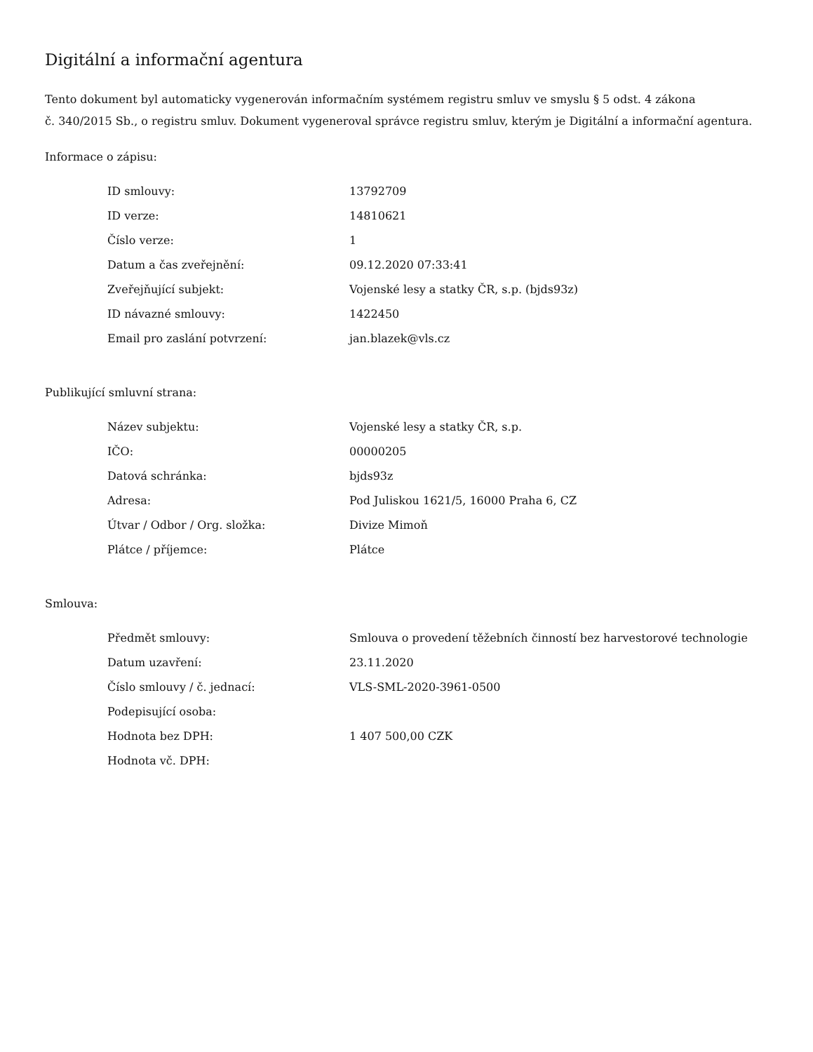Digitální a informační agentura
Tento dokument byl automaticky vygenerován informačním systémem registru smluv ve smyslu § 5 odst. 4 zákona
č. 340/2015 Sb., o registru smluv. Dokument vygeneroval správce registru smluv, kterým je Digitální a informační agentura.
Informace o zápisu:
| ID smlouvy: | 13792709 |
| ID verze: | 14810621 |
| Číslo verze: | 1 |
| Datum a čas zveřejnění: | 09.12.2020 07:33:41 |
| Zveřejňující subjekt: | Vojenské lesy a statky ČR, s.p. (bjds93z) |
| ID návazné smlouvy: | 1422450 |
| Email pro zaslání potvrzení: | jan.blazek@vls.cz |
Publikující smluvní strana:
| Název subjektu: | Vojenské lesy a statky ČR, s.p. |
| IČO: | 00000205 |
| Datová schránka: | bjds93z |
| Adresa: | Pod Juliskou 1621/5, 16000 Praha 6, CZ |
| Útvar / Odbor / Org. složka: | Divize Mimoň |
| Plátce / příjemce: | Plátce |
Smlouva:
| Předmět smlouvy: | Smlouva o provedení těžebních činností bez harvestorové technologie |
| Datum uzavření: | 23.11.2020 |
| Číslo smlouvy / č. jednací: | VLS-SML-2020-3961-0500 |
| Podepisující osoba: | |
| Hodnota bez DPH: | 1 407 500,00 CZK |
| Hodnota vč. DPH: | |